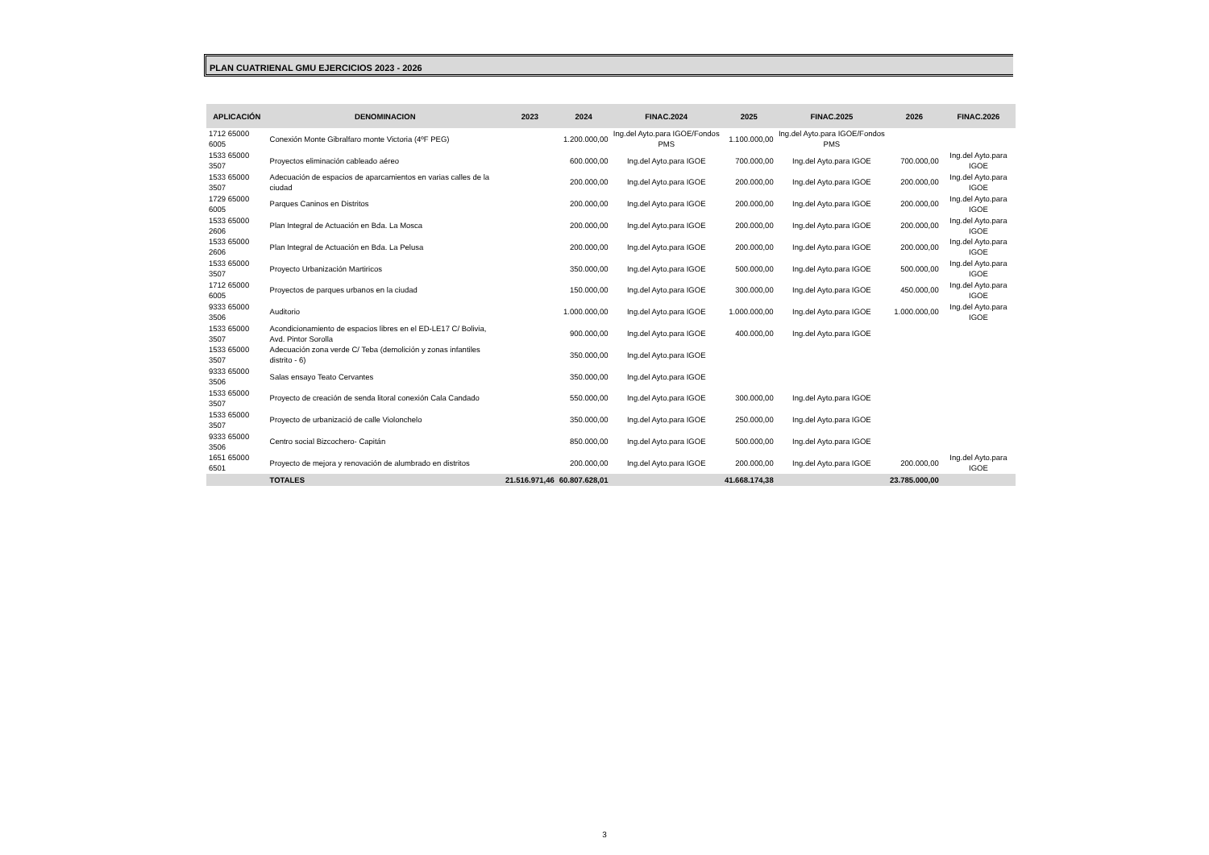PLAN CUATRIENAL GMU EJERCICIOS 2023 - 2026
| APLICACIÓN | DENOMINACION | 2023 | 2024 | FINAC.2024 | 2025 | FINAC.2025 | 2026 | FINAC.2026 |
| --- | --- | --- | --- | --- | --- | --- | --- | --- |
| 1712 65000 6005 | Conexión Monte Gibralfaro monte Victoria (4ºF PEG) | | 1.200.000,00 | Ing.del Ayto.para IGOE/Fondos PMS | 1.100.000,00 | Ing.del Ayto.para IGOE/Fondos PMS | | |
| 1533 65000 3507 | Proyectos eliminación cableado aéreo | | 600.000,00 | Ing.del Ayto.para IGOE | 700.000,00 | Ing.del Ayto.para IGOE | 700.000,00 | Ing.del Ayto.para IGOE |
| 1533 65000 3507 | Adecuación de espacios de aparcamientos en varias calles de la ciudad | | 200.000,00 | Ing.del Ayto.para IGOE | 200.000,00 | Ing.del Ayto.para IGOE | 200.000,00 | Ing.del Ayto.para IGOE |
| 1729 65000 6005 | Parques Caninos en Distritos | | 200.000,00 | Ing.del Ayto.para IGOE | 200.000,00 | Ing.del Ayto.para IGOE | 200.000,00 | Ing.del Ayto.para IGOE |
| 1533 65000 2606 | Plan Integral de Actuación en Bda. La Mosca | | 200.000,00 | Ing.del Ayto.para IGOE | 200.000,00 | Ing.del Ayto.para IGOE | 200.000,00 | Ing.del Ayto.para IGOE |
| 1533 65000 2606 | Plan Integral de Actuación en Bda. La Pelusa | | 200.000,00 | Ing.del Ayto.para IGOE | 200.000,00 | Ing.del Ayto.para IGOE | 200.000,00 | Ing.del Ayto.para IGOE |
| 1533 65000 3507 | Proyecto Urbanización Martiricos | | 350.000,00 | Ing.del Ayto.para IGOE | 500.000,00 | Ing.del Ayto.para IGOE | 500.000,00 | Ing.del Ayto.para IGOE |
| 1712 65000 6005 | Proyectos de parques urbanos en la ciudad | | 150.000,00 | Ing.del Ayto.para IGOE | 300.000,00 | Ing.del Ayto.para IGOE | 450.000,00 | Ing.del Ayto.para IGOE |
| 9333 65000 3506 | Auditorio | | 1.000.000,00 | Ing.del Ayto.para IGOE | 1.000.000,00 | Ing.del Ayto.para IGOE | 1.000.000,00 | Ing.del Ayto.para IGOE |
| 1533 65000 3507 | Acondicionamiento de espacios libres en el ED-LE17 C/ Bolivia, Avd. Pintor Sorolla | | 900.000,00 | Ing.del Ayto.para IGOE | 400.000,00 | Ing.del Ayto.para IGOE | | |
| 1533 65000 3507 | Adecuación zona verde C/ Teba (demolición y zonas infantiles distrito - 6) | | 350.000,00 | Ing.del Ayto.para IGOE | | | | |
| 9333 65000 3506 | Salas ensayo Teato Cervantes | | 350.000,00 | Ing.del Ayto.para IGOE | | | | |
| 1533 65000 3507 | Proyecto de creación de senda litoral conexión Cala Candado | | 550.000,00 | Ing.del Ayto.para IGOE | 300.000,00 | Ing.del Ayto.para IGOE | | |
| 1533 65000 3507 | Proyecto de urbanizació de calle Violonchelo | | 350.000,00 | Ing.del Ayto.para IGOE | 250.000,00 | Ing.del Ayto.para IGOE | | |
| 9333 65000 3506 | Centro social Bizcochero- Capitán | | 850.000,00 | Ing.del Ayto.para IGOE | 500.000,00 | Ing.del Ayto.para IGOE | | |
| 1651 65000 6501 | Proyecto de mejora y renovación de alumbrado en distritos | | 200.000,00 | Ing.del Ayto.para IGOE | 200.000,00 | Ing.del Ayto.para IGOE | 200.000,00 | Ing.del Ayto.para IGOE |
| | TOTALES | 21.516.971,46 | 60.807.628,01 | | 41.668.174,38 | | 23.785.000,00 | |
3